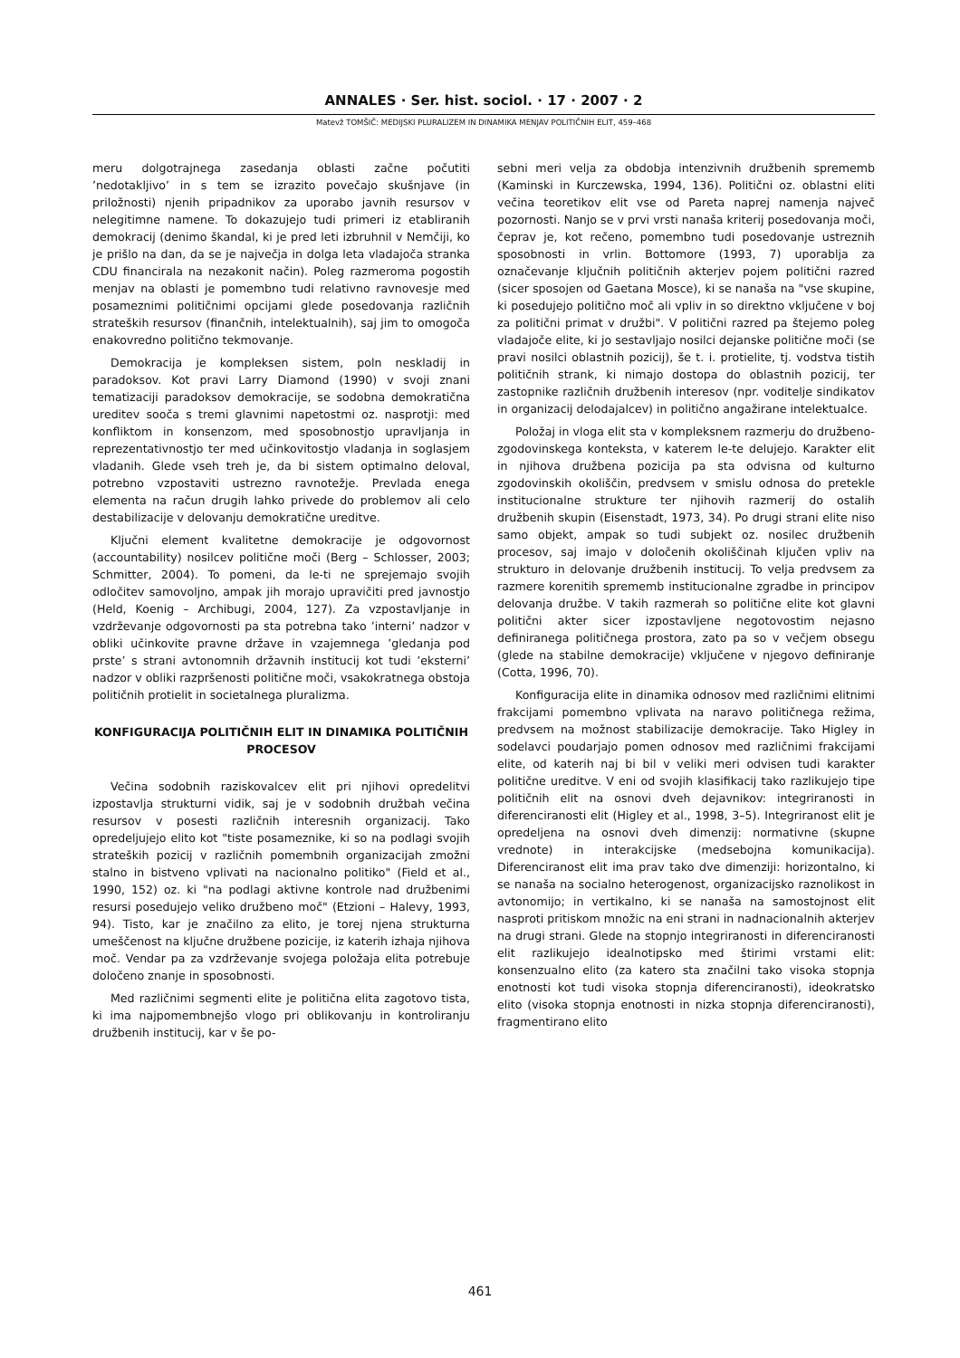ANNALES · Ser. hist. sociol. · 17 · 2007 · 2
Matevž TOMŠIČ: MEDIJSKI PLURALIZEM IN DINAMIKA MENJAV POLITIČNIH ELIT, 459–468
meru dolgotrajnega zasedanja oblasti začne počutiti ’nedotakljivo’ in s tem se izrazito povečajo skušnjave (in priložnosti) njenih pripadnikov za uporabo javnih resursov v nelegitimne namene. To dokazujejo tudi primeri iz etabliranih demokracij (denimo škandal, ki je pred leti izbruhnil v Nemčiji, ko je prišlo na dan, da se je največja in dolga leta vladajoča stranka CDU financirala na nezakonit način). Poleg razmeroma pogostih menjav na oblasti je pomembno tudi relativno ravnovesje med posameznimi političnimi opcijami glede posedovanja različnih strateških resursov (finančnih, intelektualnih), saj jim to omogoča enakovredno politično tekmovanje.
Demokracija je kompleksen sistem, poln neskladij in paradoksov. Kot pravi Larry Diamond (1990) v svoji znani tematizaciji paradoksov demokracije, se sodobna demokratična ureditev sooča s tremi glavnimi napetostmi oz. nasprotji: med konfliktom in konsenzom, med sposobnostjo upravljanja in reprezentativnostjo ter med učinkovitostjo vladanja in soglasjem vladanih. Glede vseh treh je, da bi sistem optimalno deloval, potrebno vzpostaviti ustrezno ravnotežje. Prevlada enega elementa na račun drugih lahko privede do problemov ali celo destabilizacije v delovanju demokratične ureditve.
Ključni element kvalitetne demokracije je odgovornost (accountability) nosilcev politične moči (Berg – Schlosser, 2003; Schmitter, 2004). To pomeni, da le-ti ne sprejemajo svojih odločitev samovoljno, ampak jih morajo upravičiti pred javnostjo (Held, Koenig – Archibugi, 2004, 127). Za vzpostavljanje in vzdrževanje odgovornosti pa sta potrebna tako ’interni’ nadzor v obliki učinkovite pravne države in vzajemnega ’gledanja pod prste’ s strani avtonomnih državnih institucij kot tudi ’eksterni’ nadzor v obliki razpršenosti politične moči, vsakokratnega obstoja političnih protielit in societalnega pluralizma.
KONFIGURACIJA POLITIČNIH ELIT IN DINAMIKA POLITIČNIH PROCESOV
Večina sodobnih raziskovalcev elit pri njihovi opredelitvi izpostavlja strukturni vidik, saj je v sodobnih družbah večina resursov v posesti različnih interesnih organizacij. Tako opredeljujejo elito kot "tiste posameznike, ki so na podlagi svojih strateških pozicij v različnih pomembnih organizacijah zmožni stalno in bistveno vplivati na nacionalno politiko" (Field et al., 1990, 152) oz. ki "na podlagi aktivne kontrole nad družbenimi resursi posedujejo veliko družbeno moč" (Etzioni – Halevy, 1993, 94). Tisto, kar je značilno za elito, je torej njena strukturna umeščenost na ključne družbene pozicije, iz katerih izhaja njihova moč. Vendar pa za vzdrževanje svojega položaja elita potrebuje določeno znanje in sposobnosti.
Med različnimi segmenti elite je politična elita zagotovo tista, ki ima najpomembnejšo vlogo pri oblikovanju in kontroliranju družbenih institucij, kar v še po-
sebni meri velja za obdobja intenzivnih družbenih sprememb (Kaminski in Kurczewska, 1994, 136). Politični oz. oblastni eliti večina teoretikov elit vse od Pareta naprej namenja največ pozornosti. Nanjo se v prvi vrsti nanaša kriterij posedovanja moči, čeprav je, kot rečeno, pomembno tudi posedovanje ustreznih sposobnosti in vrlin. Bottomore (1993, 7) uporablja za označevanje ključnih političnih akterjev pojem politični razred (sicer sposojen od Gaetana Mosce), ki se nanaša na "vse skupine, ki posedujejo politično moč ali vpliv in so direktno vključene v boj za politični primat v družbi". V politični razred pa štejemo poleg vladajoče elite, ki jo sestavljajo nosilci dejanske politične moči (se pravi nosilci oblastnih pozicij), še t. i. protielite, tj. vodstva tistih političnih strank, ki nimajo dostopa do oblastnih pozicij, ter zastopnike različnih družbenih interesov (npr. voditelje sindikatov in organizacij delodajalcev) in politično angažirane intelektualce.
Položaj in vloga elit sta v kompleksnem razmerju do družbeno-zgodovinskega konteksta, v katerem le-te delujejo. Karakter elit in njihova družbena pozicija pa sta odvisna od kulturno zgodovinskih okoliščin, predvsem v smislu odnosa do pretekle institucionalne strukture ter njihovih razmerij do ostalih družbenih skupin (Eisenstadt, 1973, 34). Po drugi strani elite niso samo objekt, ampak so tudi subjekt oz. nosilec družbenih procesov, saj imajo v določenih okoliščinah ključen vpliv na strukturo in delovanje družbenih institucij. To velja predvsem za razmere korenitih sprememb institucionalne zgradbe in principov delovanja družbe. V takih razmerah so politične elite kot glavni politični akter sicer izpostavljene negotovostim nejasno definiranega političnega prostora, zato pa so v večjem obsegu (glede na stabilne demokracije) vključene v njegovo definiranje (Cotta, 1996, 70).
Konfiguracija elite in dinamika odnosov med različnimi elitnimi frakcijami pomembno vplivata na naravo političnega režima, predvsem na možnost stabilizacije demokracije. Tako Higley in sodelavci poudarjajo pomen odnosov med različnimi frakcijami elite, od katerih naj bi bil v veliki meri odvisen tudi karakter politične ureditve. V eni od svojih klasifikacij tako razlikujejo tipe političnih elit na osnovi dveh dejavnikov: integriranosti in diferenciranosti elit (Higley et al., 1998, 3–5). Integriranost elit je opredeljena na osnovi dveh dimenzij: normativne (skupne vrednote) in interakcijske (medsebojna komunikacija). Diferenciranost elit ima prav tako dve dimenziji: horizontalno, ki se nanaša na socialno heterogenost, organizacijsko raznolikost in avtonomijo; in vertikalno, ki se nanaša na samostojnost elit nasproti pritiskom množic na eni strani in nadnacionalnih akterjev na drugi strani. Glede na stopnjo integriranosti in diferenciranosti elit razlikujejo idealnotipsko med štirimi vrstami elit: konsenzualno elito (za katero sta značilni tako visoka stopnja enotnosti kot tudi visoka stopnja diferenciranosti), ideokratsko elito (visoka stopnja enotnosti in nizka stopnja diferenciranosti), fragmentirano elito
461